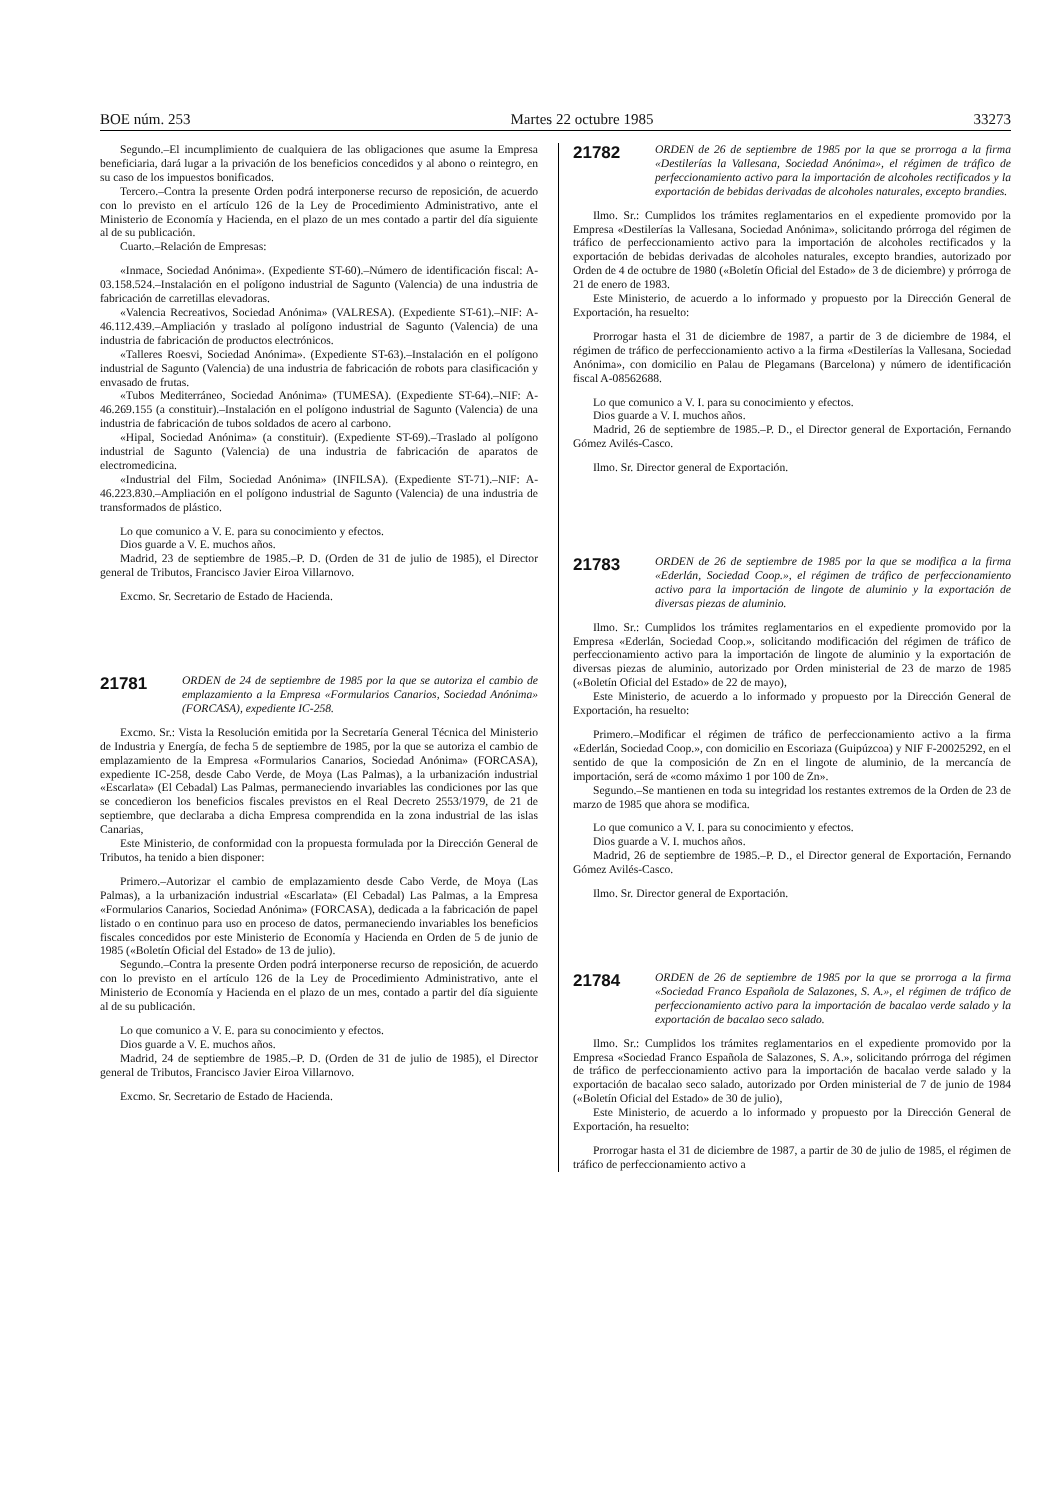BOE núm. 253 Martes 22 octubre 1985 33273
Segundo.–El incumplimiento de cualquiera de las obligaciones que asume la Empresa beneficiaria, dará lugar a la privación de los beneficios concedidos y al abono o reintegro, en su caso de los impuestos bonificados.
Tercero.–Contra la presente Orden podrá interponerse recurso de reposición, de acuerdo con lo previsto en el artículo 126 de la Ley de Procedimiento Administrativo, ante el Ministerio de Economía y Hacienda, en el plazo de un mes contado a partir del día siguiente al de su publicación.
Cuarto.–Relación de Empresas:
«Inmace, Sociedad Anónima». (Expediente ST-60).–Número de identificación fiscal: A-03.158.524.–Instalación en el polígono industrial de Sagunto (Valencia) de una industria de fabricación de carretillas elevadoras.
«Valencia Recreativos, Sociedad Anónima» (VALRESA). (Expediente ST-61).–NIF: A-46.112.439.–Ampliación y traslado al polígono industrial de Sagunto (Valencia) de una industria de fabricación de productos electrónicos.
«Talleres Roesvi, Sociedad Anónima». (Expediente ST-63).–Instalación en el polígono industrial de Sagunto (Valencia) de una industria de fabricación de robots para clasificación y envasado de frutas.
«Tubos Mediterráneo, Sociedad Anónima» (TUMESA). (Expediente ST-64).–NIF: A-46.269.155 (a constituir).–Instalación en el polígono industrial de Sagunto (Valencia) de una industria de fabricación de tubos soldados de acero al carbono.
«Hipal, Sociedad Anónima» (a constituir). (Expediente ST-69).–Traslado al polígono industrial de Sagunto (Valencia) de una industria de fabricación de aparatos de electromedicina.
«Industrial del Film, Sociedad Anónima» (INFILSA). (Expediente ST-71).–NIF: A-46.223.830.–Ampliación en el polígono industrial de Sagunto (Valencia) de una industria de transformados de plástico.
Lo que comunico a V. E. para su conocimiento y efectos.
Dios guarde a V. E. muchos años.
Madrid, 23 de septiembre de 1985.–P. D. (Orden de 31 de julio de 1985), el Director general de Tributos, Francisco Javier Eiroa Villarnovo.
Excmo. Sr. Secretario de Estado de Hacienda.
21781 ORDEN de 24 de septiembre de 1985 por la que se autoriza el cambio de emplazamiento a la Empresa «Formularios Canarios, Sociedad Anónima» (FORCASA), expediente IC-258.
Excmo. Sr.: Vista la Resolución emitida por la Secretaría General Técnica del Ministerio de Industria y Energía, de fecha 5 de septiembre de 1985, por la que se autoriza el cambio de emplazamiento de la Empresa «Formularios Canarios, Sociedad Anónima» (FORCASA), expediente IC-258, desde Cabo Verde, de Moya (Las Palmas), a la urbanización industrial «Escarlata» (El Cebadal) Las Palmas, permaneciendo invariables las condiciones por las que se concedieron los beneficios fiscales previstos en el Real Decreto 2553/1979, de 21 de septiembre, que declaraba a dicha Empresa comprendida en la zona industrial de las islas Canarias,
Este Ministerio, de conformidad con la propuesta formulada por la Dirección General de Tributos, ha tenido a bien disponer:
Primero.–Autorizar el cambio de emplazamiento desde Cabo Verde, de Moya (Las Palmas), a la urbanización industrial «Escarlata» (El Cebadal) Las Palmas, a la Empresa «Formularios Canarios, Sociedad Anónima» (FORCASA), dedicada a la fabricación de papel listado o en continuo para uso en proceso de datos, permaneciendo invariables los beneficios fiscales concedidos por este Ministerio de Economía y Hacienda en Orden de 5 de junio de 1985 («Boletín Oficial del Estado» de 13 de julio).
Segundo.–Contra la presente Orden podrá interponerse recurso de reposición, de acuerdo con lo previsto en el artículo 126 de la Ley de Procedimiento Administrativo, ante el Ministerio de Economía y Hacienda en el plazo de un mes, contado a partir del día siguiente al de su publicación.
Lo que comunico a V. E. para su conocimiento y efectos.
Dios guarde a V. E. muchos años.
Madrid, 24 de septiembre de 1985.–P. D. (Orden de 31 de julio de 1985), el Director general de Tributos, Francisco Javier Eiroa Villarnovo.
Excmo. Sr. Secretario de Estado de Hacienda.
21782 ORDEN de 26 de septiembre de 1985 por la que se prorroga a la firma «Destilerías la Vallesana, Sociedad Anónima», el régimen de tráfico de perfeccionamiento activo para la importación de alcoholes rectificados y la exportación de bebidas derivadas de alcoholes naturales, excepto brandies.
Ilmo. Sr.: Cumplidos los trámites reglamentarios en el expediente promovido por la Empresa «Destilerías la Vallesana, Sociedad Anónima», solicitando prórroga del régimen de tráfico de perfeccionamiento activo para la importación de alcoholes rectificados y la exportación de bebidas derivadas de alcoholes naturales, excepto brandies, autorizado por Orden de 4 de octubre de 1980 («Boletín Oficial del Estado» de 3 de diciembre) y prórroga de 21 de enero de 1983.
Este Ministerio, de acuerdo a lo informado y propuesto por la Dirección General de Exportación, ha resuelto:
Prorrogar hasta el 31 de diciembre de 1987, a partir de 3 de diciembre de 1984, el régimen de tráfico de perfeccionamiento activo a la firma «Destilerías la Vallesana, Sociedad Anónima», con domicilio en Palau de Plegamans (Barcelona) y número de identificación fiscal A-08562688.
Lo que comunico a V. I. para su conocimiento y efectos.
Dios guarde a V. I. muchos años.
Madrid, 26 de septiembre de 1985.–P. D., el Director general de Exportación, Fernando Gómez Avilés-Casco.
Ilmo. Sr. Director general de Exportación.
21783 ORDEN de 26 de septiembre de 1985 por la que se modifica a la firma «Ederlán, Sociedad Coop.», el régimen de tráfico de perfeccionamiento activo para la importación de lingote de aluminio y la exportación de diversas piezas de aluminio.
Ilmo. Sr.: Cumplidos los trámites reglamentarios en el expediente promovido por la Empresa «Ederlán, Sociedad Coop.», solicitando modificación del régimen de tráfico de perfeccionamiento activo para la importación de lingote de aluminio y la exportación de diversas piezas de aluminio, autorizado por Orden ministerial de 23 de marzo de 1985 («Boletín Oficial del Estado» de 22 de mayo),
Este Ministerio, de acuerdo a lo informado y propuesto por la Dirección General de Exportación, ha resuelto:
Primero.–Modificar el régimen de tráfico de perfeccionamiento activo a la firma «Ederlán, Sociedad Coop.», con domicilio en Escoriaza (Guipúzcoa) y NIF F-20025292, en el sentido de que la composición de Zn en el lingote de aluminio, de la mercancía de importación, será de «como máximo 1 por 100 de Zn».
Segundo.–Se mantienen en toda su integridad los restantes extremos de la Orden de 23 de marzo de 1985 que ahora se modifica.
Lo que comunico a V. I. para su conocimiento y efectos.
Dios guarde a V. I. muchos años.
Madrid, 26 de septiembre de 1985.–P. D., el Director general de Exportación, Fernando Gómez Avilés-Casco.
Ilmo. Sr. Director general de Exportación.
21784 ORDEN de 26 de septiembre de 1985 por la que se prorroga a la firma «Sociedad Franco Española de Salazones, S. A.», el régimen de tráfico de perfeccionamiento activo para la importación de bacalao verde salado y la exportación de bacalao seco salado.
Ilmo. Sr.: Cumplidos los trámites reglamentarios en el expediente promovido por la Empresa «Sociedad Franco Española de Salazones, S. A.», solicitando prórroga del régimen de tráfico de perfeccionamiento activo para la importación de bacalao verde salado y la exportación de bacalao seco salado, autorizado por Orden ministerial de 7 de junio de 1984 («Boletín Oficial del Estado» de 30 de julio),
Este Ministerio, de acuerdo a lo informado y propuesto por la Dirección General de Exportación, ha resuelto:
Prorrogar hasta el 31 de diciembre de 1987, a partir de 30 de julio de 1985, el régimen de tráfico de perfeccionamiento activo a